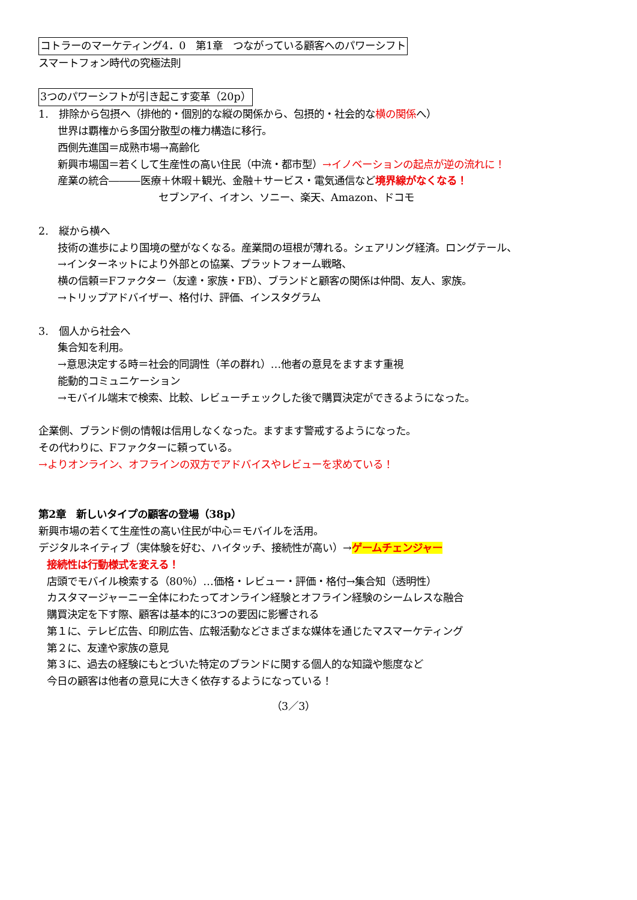コトラーのマーケティング4．0　第1章　つながっている顧客へのパワーシフト
スマートフォン時代の究極法則
3つのパワーシフトが引き起こす変革（20p）
1.　排除から包摂へ（排他的・個別的な縦の関係から、包摂的・社会的な横の関係へ）
世界は覇権から多国分散型の権力構造に移行。
西側先進国＝成熟市場→高齢化
新興市場国＝若くして生産性の高い住民（中流・都市型）→イノベーションの起点が逆の流れに！
産業の統合―――医療＋休暇＋観光、金融＋サービス・電気通信など境界線がなくなる！
セブンアイ、イオン、ソニー、楽天、Amazon、ドコモ
2.　縦から横へ
技術の進歩により国境の壁がなくなる。産業間の垣根が薄れる。シェアリング経済。ロングテール、
→インターネットにより外部との協業、プラットフォーム戦略、
横の信頼＝Fファクター（友達・家族・FB）、ブランドと顧客の関係は仲間、友人、家族。
→トリップアドバイザー、格付け、評価、インスタグラム
3.　個人から社会へ
集合知を利用。
→意思決定する時＝社会的同調性（羊の群れ）…他者の意見をますます重視
能動的コミュニケーション
→モバイル端末で検索、比較、レビューチェックした後で購買決定ができるようになった。
企業側、ブランド側の情報は信用しなくなった。ますます警戒するようになった。
その代わりに、Fファクターに頼っている。
→よりオンライン、オフラインの双方でアドバイスやレビューを求めている！
第2章　新しいタイプの顧客の登場（38p）
新興市場の若くて生産性の高い住民が中心＝モバイルを活用。
デジタルネイティブ（実体験を好む、ハイタッチ、接続性が高い）→ゲームチェンジャー
接続性は行動様式を変える！
店頭でモバイル検索する（80％）…価格・レビュー・評価・格付→集合知（透明性）
カスタマージャーニー全体にわたってオンライン経験とオフライン経験のシームレスな融合
購買決定を下す際、顧客は基本的に3つの要因に影響される
第１に、テレビ広告、印刷広告、広報活動などさまざまな媒体を通じたマスマーケティング
第２に、友達や家族の意見
第３に、過去の経験にもとづいた特定のブランドに関する個人的な知識や態度など
今日の顧客は他者の意見に大きく依存するようになっている！
（3／3）